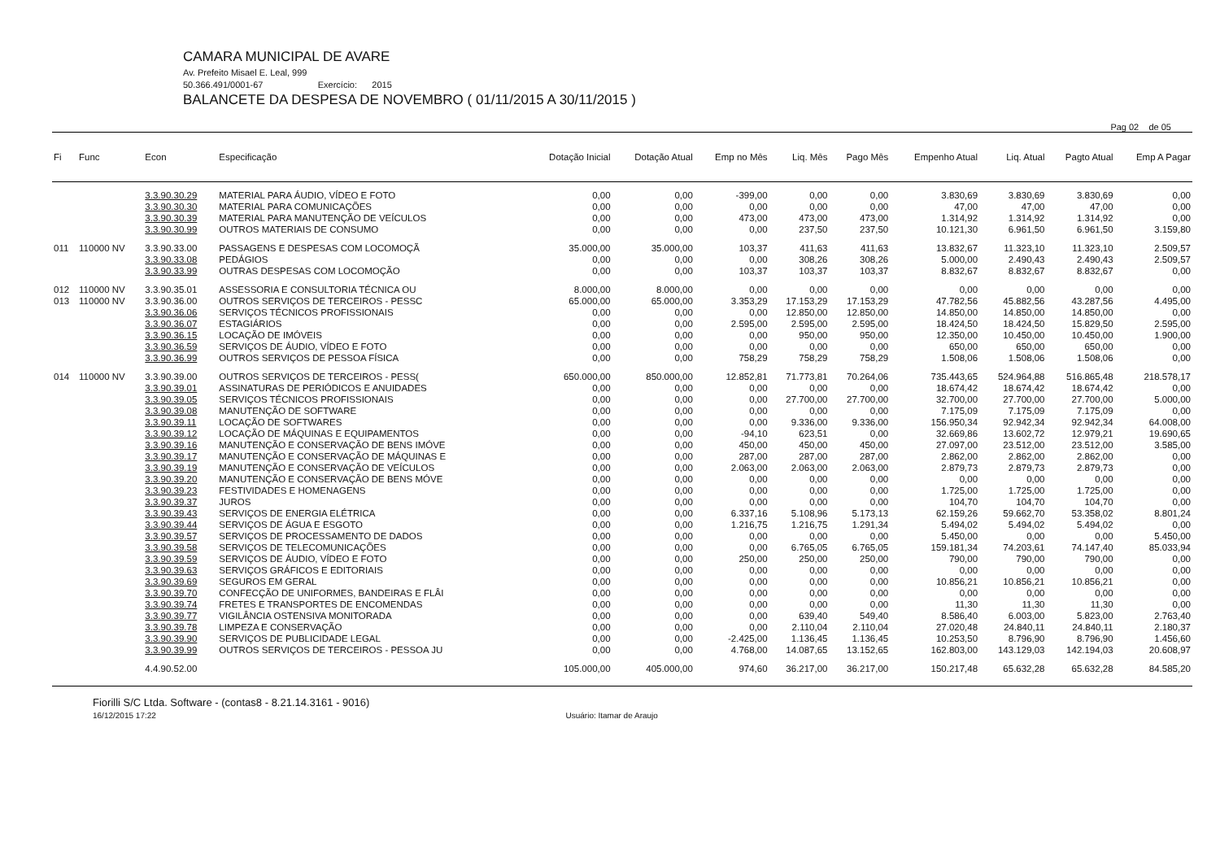CAMARA MUNICIPAL DE AVARE
Av. Prefeito Misael E. Leal, 999
50.366.491/0001-67 Exercício: 2015
BALANCETE DA DESPESA DE NOVEMBRO ( 01/11/2015 A 30/11/2015 )
Pag 02 de 05
| Fi | Func | Econ | Especificação | Dotação Inicial | Dotação Atual | Emp no Mês | Liq. Mês | Pago Mês | Empenho Atual | Liq. Atual | Pagto Atual | Emp A Pagar |
| --- | --- | --- | --- | --- | --- | --- | --- | --- | --- | --- | --- | --- |
| | | 3.3.90.30.29 | MATERIAL PARA ÁUDIO, VÍDEO E FOTO | 0,00 | 0,00 | -399,00 | 0,00 | 0,00 | 3.830,69 | 3.830,69 | 3.830,69 | 0,00 |
| | | 3.3.90.30.30 | MATERIAL PARA COMUNICAÇÕES | 0,00 | 0,00 | 0,00 | 0,00 | 0,00 | 47,00 | 47,00 | 47,00 | 0,00 |
| | | 3.3.90.30.39 | MATERIAL PARA MANUTENÇÃO DE VEÍCULOS | 0,00 | 0,00 | 473,00 | 473,00 | 473,00 | 1.314,92 | 1.314,92 | 1.314,92 | 0,00 |
| | | 3.3.90.30.99 | OUTROS MATERIAIS DE CONSUMO | 0,00 | 0,00 | 0,00 | 237,50 | 237,50 | 10.121,30 | 6.961,50 | 6.961,50 | 3.159,80 |
| 011 | 110000 NV | 3.3.90.33.00 | PASSAGENS E DESPESAS COM LOCOMOÇÃ | 35.000,00 | 35.000,00 | 103,37 | 411,63 | 411,63 | 13.832,67 | 11.323,10 | 11.323,10 | 2.509,57 |
| | | 3.3.90.33.08 | PEDÁGIOS | 0,00 | 0,00 | 0,00 | 308,26 | 308,26 | 5.000,00 | 2.490,43 | 2.490,43 | 2.509,57 |
| | | 3.3.90.33.99 | OUTRAS DESPESAS COM LOCOMOÇÃO | 0,00 | 0,00 | 103,37 | 103,37 | 103,37 | 8.832,67 | 8.832,67 | 8.832,67 | 0,00 |
| 012 | 110000 NV | 3.3.90.35.01 | ASSESSORIA E CONSULTORIA TÉCNICA OU | 8.000,00 | 8.000,00 | 0,00 | 0,00 | 0,00 | 0,00 | 0,00 | 0,00 | 0,00 |
| 013 | 110000 NV | 3.3.90.36.00 | OUTROS SERVIÇOS DE TERCEIROS - PESSC | 65.000,00 | 65.000,00 | 3.353,29 | 17.153,29 | 17.153,29 | 47.782,56 | 45.882,56 | 43.287,56 | 4.495,00 |
| | | 3.3.90.36.06 | SERVIÇOS TÉCNICOS PROFISSIONAIS | 0,00 | 0,00 | 0,00 | 12.850,00 | 12.850,00 | 14.850,00 | 14.850,00 | 14.850,00 | 0,00 |
| | | 3.3.90.36.07 | ESTAGIÁRIOS | 0,00 | 0,00 | 2.595,00 | 2.595,00 | 2.595,00 | 18.424,50 | 18.424,50 | 15.829,50 | 2.595,00 |
| | | 3.3.90.36.15 | LOCAÇÃO DE IMÓVEIS | 0,00 | 0,00 | 0,00 | 950,00 | 950,00 | 12.350,00 | 10.450,00 | 10.450,00 | 1.900,00 |
| | | 3.3.90.36.59 | SERVIÇOS DE ÁUDIO, VÍDEO E FOTO | 0,00 | 0,00 | 0,00 | 0,00 | 0,00 | 650,00 | 650,00 | 650,00 | 0,00 |
| | | 3.3.90.36.99 | OUTROS SERVIÇOS DE PESSOA FÍSICA | 0,00 | 0,00 | 758,29 | 758,29 | 758,29 | 1.508,06 | 1.508,06 | 1.508,06 | 0,00 |
| 014 | 110000 NV | 3.3.90.39.00 | OUTROS SERVIÇOS DE TERCEIROS - PESS( | 650.000,00 | 850.000,00 | 12.852,81 | 71.773,81 | 70.264,06 | 735.443,65 | 524.964,88 | 516.865,48 | 218.578,17 |
| | | 3.3.90.39.01 | ASSINATURAS DE PERIÓDICOS E ANUIDADES | 0,00 | 0,00 | 0,00 | 0,00 | 0,00 | 18.674,42 | 18.674,42 | 18.674,42 | 0,00 |
| | | 3.3.90.39.05 | SERVIÇOS TÉCNICOS PROFISSIONAIS | 0,00 | 0,00 | 0,00 | 27.700,00 | 27.700,00 | 32.700,00 | 27.700,00 | 27.700,00 | 5.000,00 |
| | | 3.3.90.39.08 | MANUTENÇÃO DE SOFTWARE | 0,00 | 0,00 | 0,00 | 0,00 | 0,00 | 7.175,09 | 7.175,09 | 7.175,09 | 0,00 |
| | | 3.3.90.39.11 | LOCAÇÃO DE SOFTWARES | 0,00 | 0,00 | 0,00 | 9.336,00 | 9.336,00 | 156.950,34 | 92.942,34 | 92.942,34 | 64.008,00 |
| | | 3.3.90.39.12 | LOCAÇÃO DE MÁQUINAS E EQUIPAMENTOS | 0,00 | 0,00 | -94,10 | 623,51 | 0,00 | 32.669,86 | 13.602,72 | 12.979,21 | 19.690,65 |
| | | 3.3.90.39.16 | MANUTENÇÃO E CONSERVAÇÃO DE BENS IMÓVE | 0,00 | 0,00 | 450,00 | 450,00 | 450,00 | 27.097,00 | 23.512,00 | 23.512,00 | 3.585,00 |
| | | 3.3.90.39.17 | MANUTENÇÃO E CONSERVAÇÃO DE MÁQUINAS E | 0,00 | 0,00 | 287,00 | 287,00 | 287,00 | 2.862,00 | 2.862,00 | 2.862,00 | 0,00 |
| | | 3.3.90.39.19 | MANUTENÇÃO E CONSERVAÇÃO DE VEÍCULOS | 0,00 | 0,00 | 2.063,00 | 2.063,00 | 2.063,00 | 2.879,73 | 2.879,73 | 2.879,73 | 0,00 |
| | | 3.3.90.39.20 | MANUTENÇÃO E CONSERVAÇÃO DE BENS MÓVE | 0,00 | 0,00 | 0,00 | 0,00 | 0,00 | 0,00 | 0,00 | 0,00 | 0,00 |
| | | 3.3.90.39.23 | FESTIVIDADES E HOMENAGENS | 0,00 | 0,00 | 0,00 | 0,00 | 0,00 | 1.725,00 | 1.725,00 | 1.725,00 | 0,00 |
| | | 3.3.90.39.37 | JUROS | 0,00 | 0,00 | 0,00 | 0,00 | 0,00 | 104,70 | 104,70 | 104,70 | 0,00 |
| | | 3.3.90.39.43 | SERVIÇOS DE ENERGIA ELÉTRICA | 0,00 | 0,00 | 6.337,16 | 5.108,96 | 5.173,13 | 62.159,26 | 59.662,70 | 53.358,02 | 8.801,24 |
| | | 3.3.90.39.44 | SERVIÇOS DE ÁGUA E ESGOTO | 0,00 | 0,00 | 1.216,75 | 1.216,75 | 1.291,34 | 5.494,02 | 5.494,02 | 5.494,02 | 0,00 |
| | | 3.3.90.39.57 | SERVIÇOS DE PROCESSAMENTO DE DADOS | 0,00 | 0,00 | 0,00 | 0,00 | 0,00 | 5.450,00 | 0,00 | 0,00 | 5.450,00 |
| | | 3.3.90.39.58 | SERVIÇOS DE TELECOMUNICAÇÕES | 0,00 | 0,00 | 0,00 | 6.765,05 | 6.765,05 | 159.181,34 | 74.203,61 | 74.147,40 | 85.033,94 |
| | | 3.3.90.39.59 | SERVIÇOS DE ÁUDIO, VÍDEO E FOTO | 0,00 | 0,00 | 250,00 | 250,00 | 250,00 | 790,00 | 790,00 | 790,00 | 0,00 |
| | | 3.3.90.39.63 | SERVIÇOS GRÁFICOS E EDITORIAIS | 0,00 | 0,00 | 0,00 | 0,00 | 0,00 | 0,00 | 0,00 | 0,00 | 0,00 |
| | | 3.3.90.39.69 | SEGUROS EM GERAL | 0,00 | 0,00 | 0,00 | 0,00 | 0,00 | 10.856,21 | 10.856,21 | 10.856,21 | 0,00 |
| | | 3.3.90.39.70 | CONFECÇÃO DE UNIFORMES, BANDEIRAS E FLÂI | 0,00 | 0,00 | 0,00 | 0,00 | 0,00 | 0,00 | 0,00 | 0,00 | 0,00 |
| | | 3.3.90.39.74 | FRETES E TRANSPORTES DE ENCOMENDAS | 0,00 | 0,00 | 0,00 | 0,00 | 0,00 | 11,30 | 11,30 | 11,30 | 0,00 |
| | | 3.3.90.39.77 | VIGILÂNCIA OSTENSIVA MONITORADA | 0,00 | 0,00 | 0,00 | 639,40 | 549,40 | 8.586,40 | 6.003,00 | 5.823,00 | 2.763,40 |
| | | 3.3.90.39.78 | LIMPEZA E CONSERVAÇÃO | 0,00 | 0,00 | 0,00 | 2.110,04 | 2.110,04 | 27.020,48 | 24.840,11 | 24.840,11 | 2.180,37 |
| | | 3.3.90.39.90 | SERVIÇOS DE PUBLICIDADE LEGAL | 0,00 | 0,00 | -2.425,00 | 1.136,45 | 1.136,45 | 10.253,50 | 8.796,90 | 8.796,90 | 1.456,60 |
| | | 3.3.90.39.99 | OUTROS SERVIÇOS DE TERCEIROS - PESSOA JU | 0,00 | 0,00 | 4.768,00 | 14.087,65 | 13.152,65 | 162.803,00 | 143.129,03 | 142.194,03 | 20.608,97 |
| | | 4.4.90.52.00 | | 105.000,00 | 405.000,00 | 974,60 | 36.217,00 | 36.217,00 | 150.217,48 | 65.632,28 | 65.632,28 | 84.585,20 |
Fiorilli S/C Ltda. Software - (contas8 - 8.21.14.3161 - 9016)
16/12/2015 17:22 Usuário: Itamar de Araujo